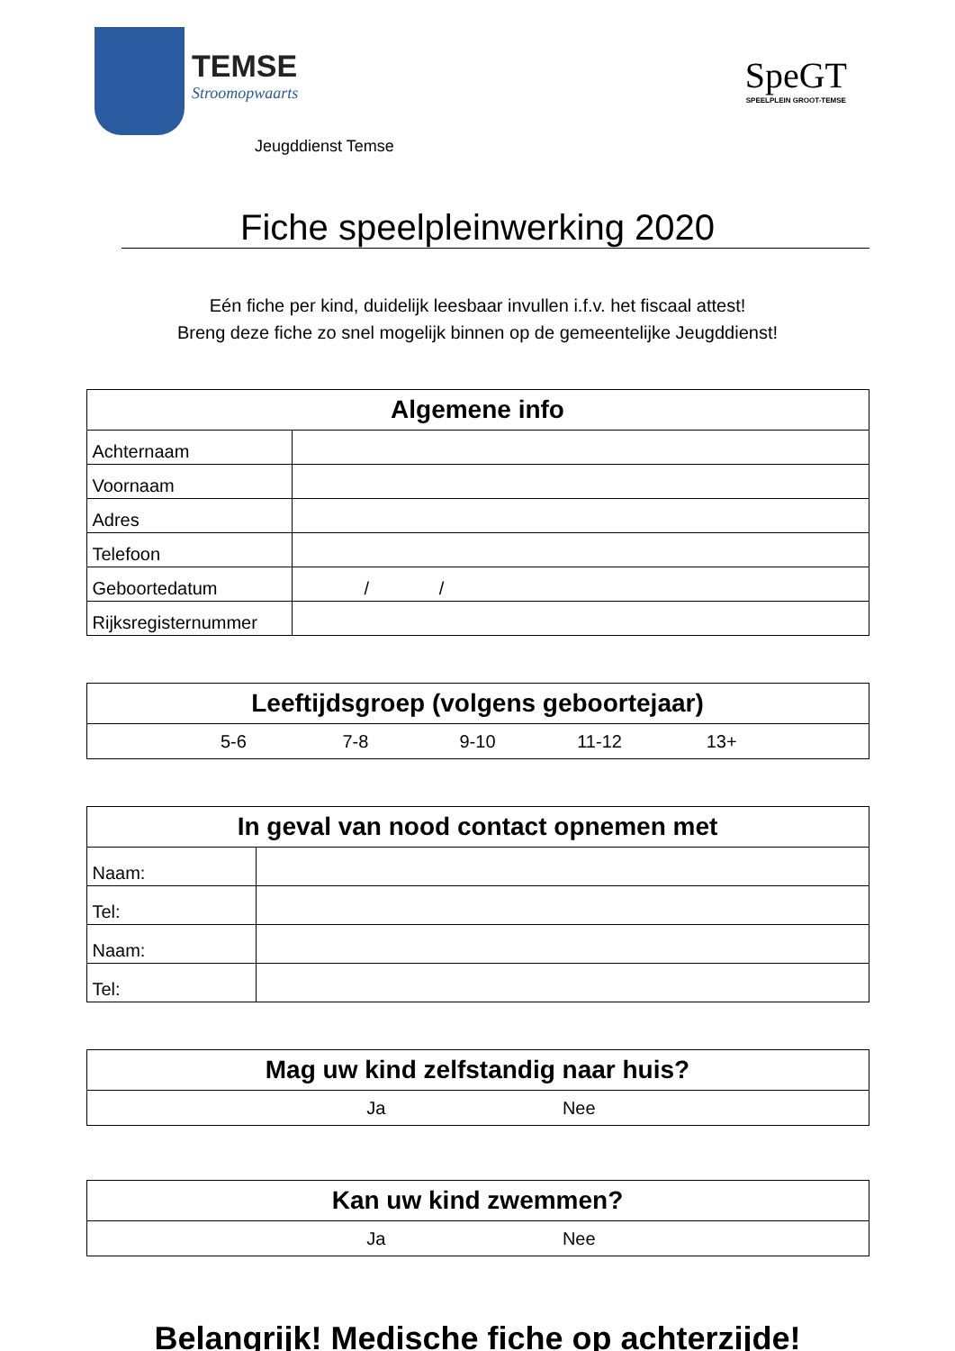TEMSE
Stroomopwaarts
Jeugddienst Temse
SpeGT
SPEELPLEIN GROOT-TEMSE
Fiche speelpleinwerking 2020
Eén fiche per kind, duidelijk leesbaar invullen i.f.v. het fiscaal attest!
Breng deze fiche zo snel mogelijk binnen op de gemeentelijke Jeugddienst!
| Algemene info | |
| --- | --- |
| Achternaam | |
| Voornaam | |
| Adres | |
| Telefoon | |
| Geboortedatum | / / |
| Rijksregisternummer | |
| Leeftijdsgroep (volgens geboortejaar) |
| --- |
| 5-6 7-8 9-10 11-12 13+ |
| In geval van nood contact opnemen met | |
| --- | --- |
| Naam: | |
| Tel: | |
| Naam: | |
| Tel: | |
| Mag uw kind zelfstandig naar huis? |
| --- |
| Ja Nee |
| Kan uw kind zwemmen? |
| --- |
| Ja Nee |
Belangrijk! Medische fiche op achterzijde!